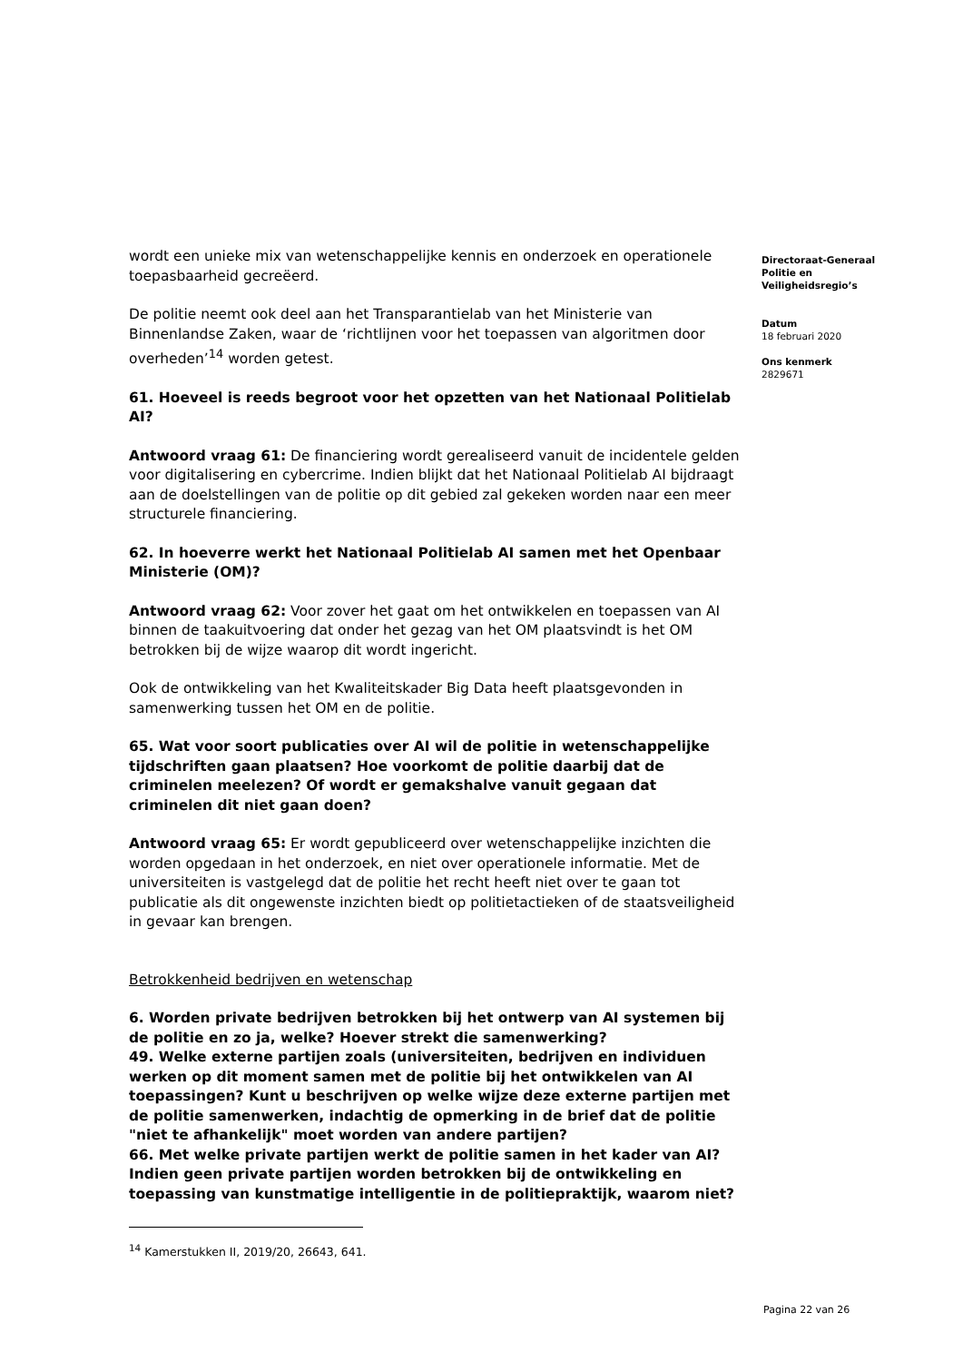wordt een unieke mix van wetenschappelijke kennis en onderzoek en operationele toepasbaarheid gecreëerd.
De politie neemt ook deel aan het Transparantielab van het Ministerie van Binnenlandse Zaken, waar de ‘richtlijnen voor het toepassen van algoritmen door overheden’<sup>14</sup> worden getest.
61. Hoeveel is reeds begroot voor het opzetten van het Nationaal Politielab AI?
Antwoord vraag 61: De financiering wordt gerealiseerd vanuit de incidentele gelden voor digitalisering en cybercrime. Indien blijkt dat het Nationaal Politielab AI bijdraagt aan de doelstellingen van de politie op dit gebied zal gekeken worden naar een meer structurele financiering.
62. In hoeverre werkt het Nationaal Politielab AI samen met het Openbaar Ministerie (OM)?
Antwoord vraag 62: Voor zover het gaat om het ontwikkelen en toepassen van AI binnen de taakuitvoering dat onder het gezag van het OM plaatsvindt is het OM betrokken bij de wijze waarop dit wordt ingericht.
Ook de ontwikkeling van het Kwaliteitskader Big Data heeft plaatsgevonden in samenwerking tussen het OM en de politie.
65. Wat voor soort publicaties over AI wil de politie in wetenschappelijke tijdschriften gaan plaatsen? Hoe voorkomt de politie daarbij dat de criminelen meelezen? Of wordt er gemakshalve vanuit gegaan dat criminelen dit niet gaan doen?
Antwoord vraag 65: Er wordt gepubliceerd over wetenschappelijke inzichten die worden opgedaan in het onderzoek, en niet over operationele informatie. Met de universiteiten is vastgelegd dat de politie het recht heeft niet over te gaan tot publicatie als dit ongewenste inzichten biedt op politietactieken of de staatsveiligheid in gevaar kan brengen.
Betrokkenheid bedrijven en wetenschap
6. Worden private bedrijven betrokken bij het ontwerp van AI systemen bij de politie en zo ja, welke? Hoever strekt die samenwerking?
49. Welke externe partijen zoals (universiteiten, bedrijven en individuen werken op dit moment samen met de politie bij het ontwikkelen van AI toepassingen? Kunt u beschrijven op welke wijze deze externe partijen met de politie samenwerken, indachtig de opmerking in de brief dat de politie "niet te afhankelijk" moet worden van andere partijen?
66. Met welke private partijen werkt de politie samen in het kader van AI? Indien geen private partijen worden betrokken bij de ontwikkeling en toepassing van kunstmatige intelligentie in de politiepraktijk, waarom niet?
<sup>14</sup> Kamerstukken II, 2019/20, 26643, 641.
Directoraat-Generaal Politie en Veiligheidsregio’s
Datum
18 februari 2020
Ons kenmerk
2829671
Pagina 22 van 26